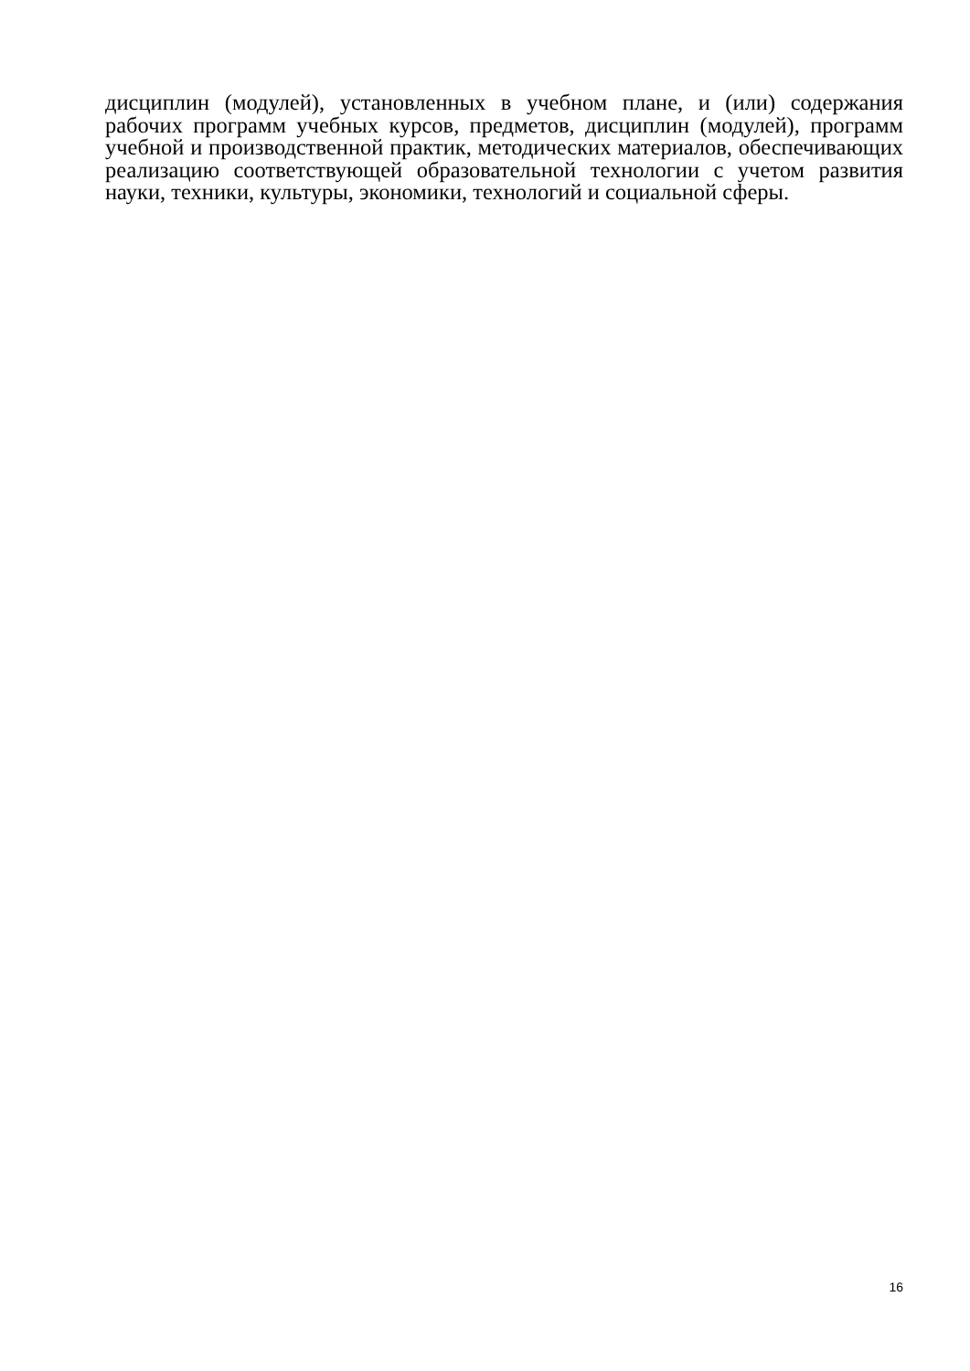дисциплин (модулей), установленных в учебном плане, и (или) содержания рабочих программ учебных курсов, предметов, дисциплин (модулей), программ учебной и производственной практик, методических материалов, обеспечивающих реализацию соответствующей образовательной технологии с учетом развития науки, техники, культуры, экономики, технологий и социальной сферы.
16